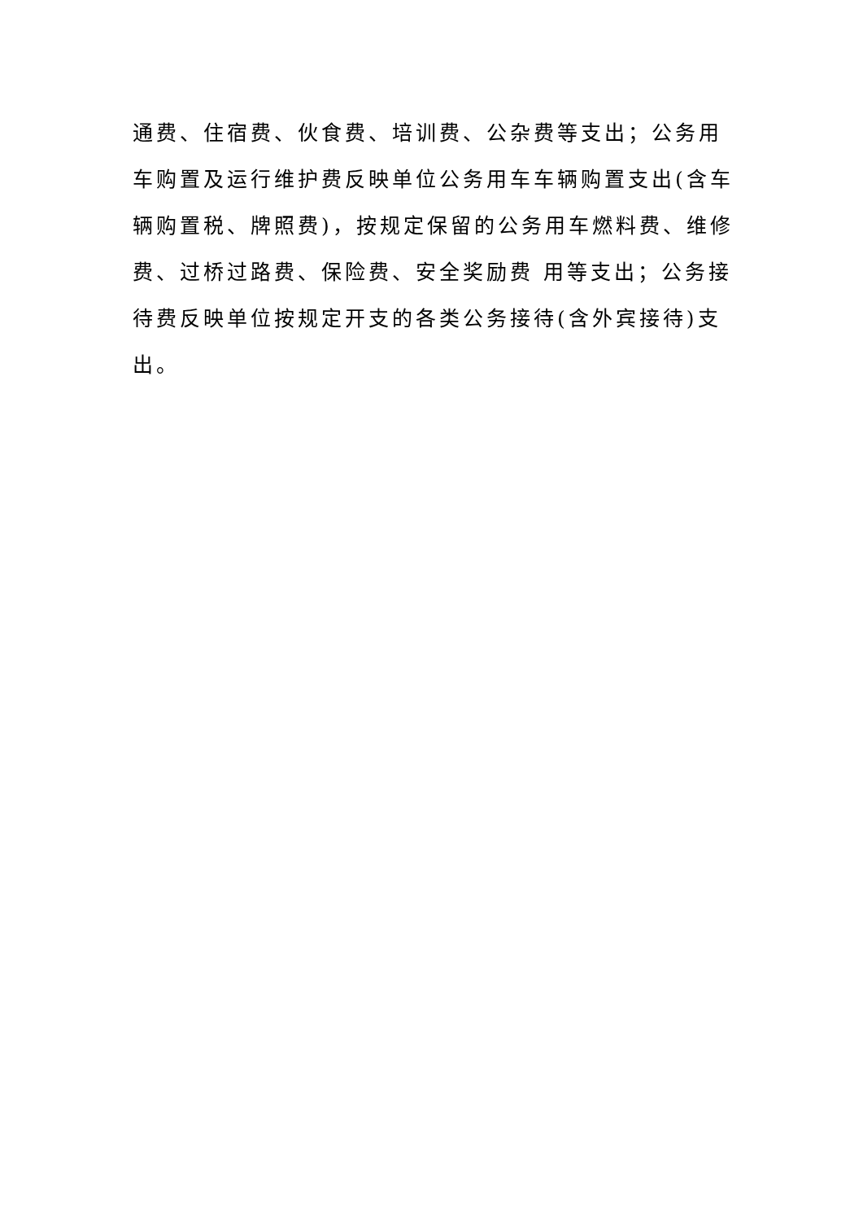通费、住宿费、伙食费、培训费、公杂费等支出；公务用车购置及运行维护费反映单位公务用车车辆购置支出(含车辆购置税、牌照费)，按规定保留的公务用车燃料费、维修费、过桥过路费、保险费、安全奖励费 用等支出；公务接待费反映单位按规定开支的各类公务接待(含外宾接待)支出。